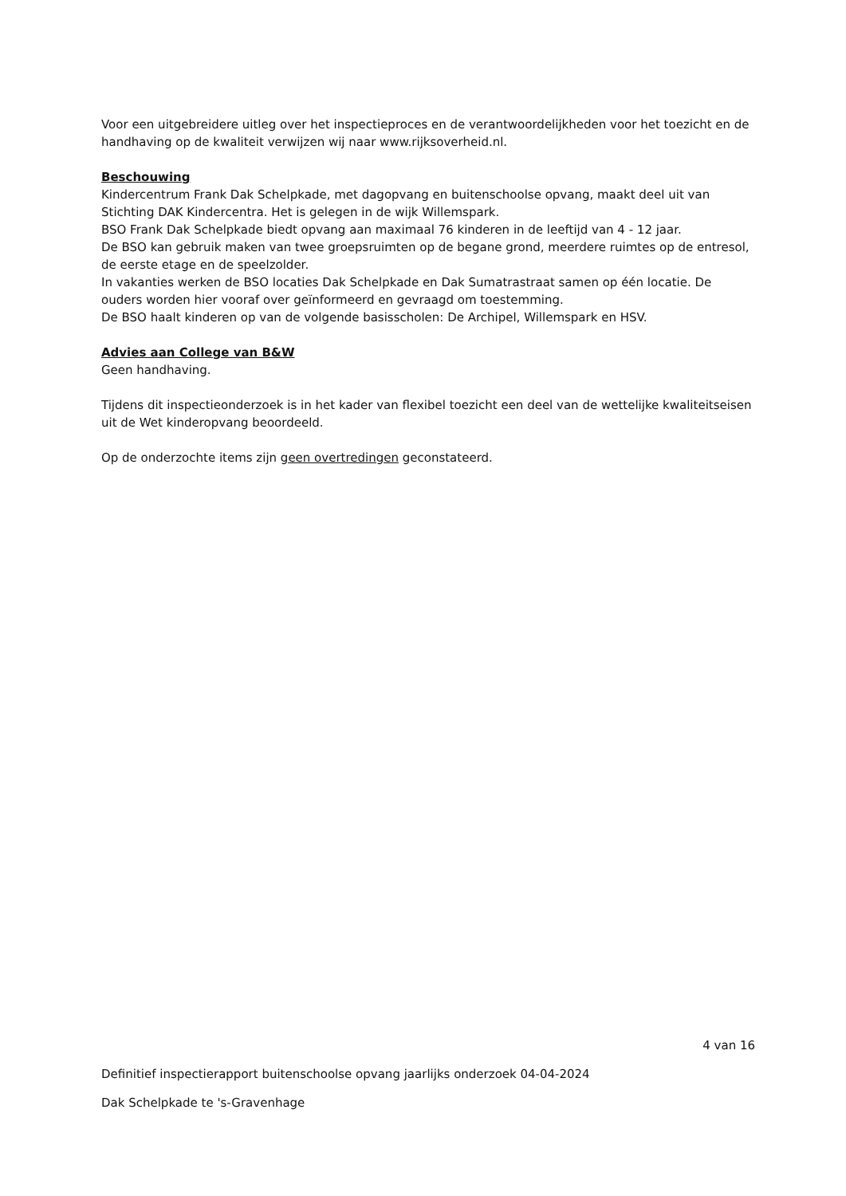Voor een uitgebreidere uitleg over het inspectieproces en de verantwoordelijkheden voor het toezicht en de handhaving op de kwaliteit verwijzen wij naar www.rijksoverheid.nl.
Beschouwing
Kindercentrum Frank Dak Schelpkade, met dagopvang en buitenschoolse opvang, maakt deel uit van Stichting DAK Kindercentra. Het is gelegen in de wijk Willemspark.
BSO Frank Dak Schelpkade biedt opvang aan maximaal 76 kinderen in de leeftijd van 4 - 12 jaar.
De BSO kan gebruik maken van twee groepsruimten op de begane grond, meerdere ruimtes op de entresol, de eerste etage en de speelzolder.
In vakanties werken de BSO locaties Dak Schelpkade en Dak Sumatrastraat samen op één locatie. De ouders worden hier vooraf over geïnformeerd en gevraagd om toestemming.
De BSO haalt kinderen op van de volgende basisscholen: De Archipel, Willemspark en HSV.
Advies aan College van B&W
Geen handhaving.
Tijdens dit inspectieonderzoek is in het kader van flexibel toezicht een deel van de wettelijke kwaliteitseisen uit de Wet kinderopvang beoordeeld.
Op de onderzochte items zijn geen overtredingen geconstateerd.
4 van 16
Definitief inspectierapport buitenschoolse opvang jaarlijks onderzoek 04-04-2024
Dak Schelpkade te 's-Gravenhage